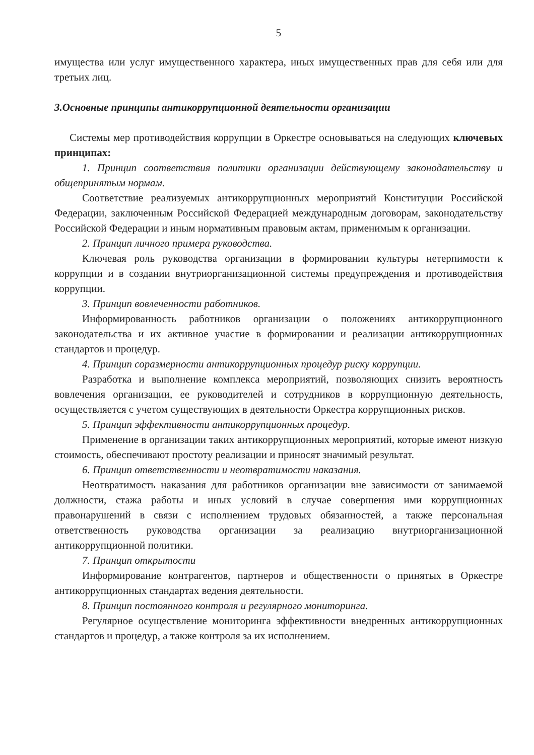5
имущества или услуг имущественного характера, иных имущественных прав для себя или для третьих лиц.
3.Основные принципы антикоррупционной деятельности организации
Системы мер противодействия коррупции в Оркестре основываться на следующих ключевых принципах:
1. Принцип соответствия политики организации действующему законодательству и общепринятым нормам.
Соответствие реализуемых антикоррупционных мероприятий Конституции Российской Федерации, заключенным Российской Федерацией международным договорам, законодательству Российской Федерации и иным нормативным правовым актам, применимым к организации.
2. Принцип личного примера руководства.
Ключевая роль руководства организации в формировании культуры нетерпимости к коррупции и в создании внутриорганизационной системы предупреждения и противодействия коррупции.
3. Принцип вовлеченности работников.
Информированность работников организации о положениях антикоррупционного законодательства и их активное участие в формировании и реализации антикоррупционных стандартов и процедур.
4. Принцип соразмерности антикоррупционных процедур риску коррупции.
Разработка и выполнение комплекса мероприятий, позволяющих снизить вероятность вовлечения организации, ее руководителей и сотрудников в коррупционную деятельность, осуществляется с учетом существующих в деятельности Оркестра коррупционных рисков.
5. Принцип эффективности антикоррупционных процедур.
Применение в организации таких антикоррупционных мероприятий, которые имеют низкую стоимость, обеспечивают простоту реализации и приносят значимый результат.
6. Принцип ответственности и неотвратимости наказания.
Неотвратимость наказания для работников организации вне зависимости от занимаемой должности, стажа работы и иных условий в случае совершения ими коррупционных правонарушений в связи с исполнением трудовых обязанностей, а также персональная ответственность руководства организации за реализацию внутриорганизационной антикоррупционной политики.
7. Принцип открытости
Информирование контрагентов, партнеров и общественности о принятых в Оркестре антикоррупционных стандартах ведения деятельности.
8. Принцип постоянного контроля и регулярного мониторинга.
Регулярное осуществление мониторинга эффективности внедренных антикоррупционных стандартов и процедур, а также контроля за их исполнением.